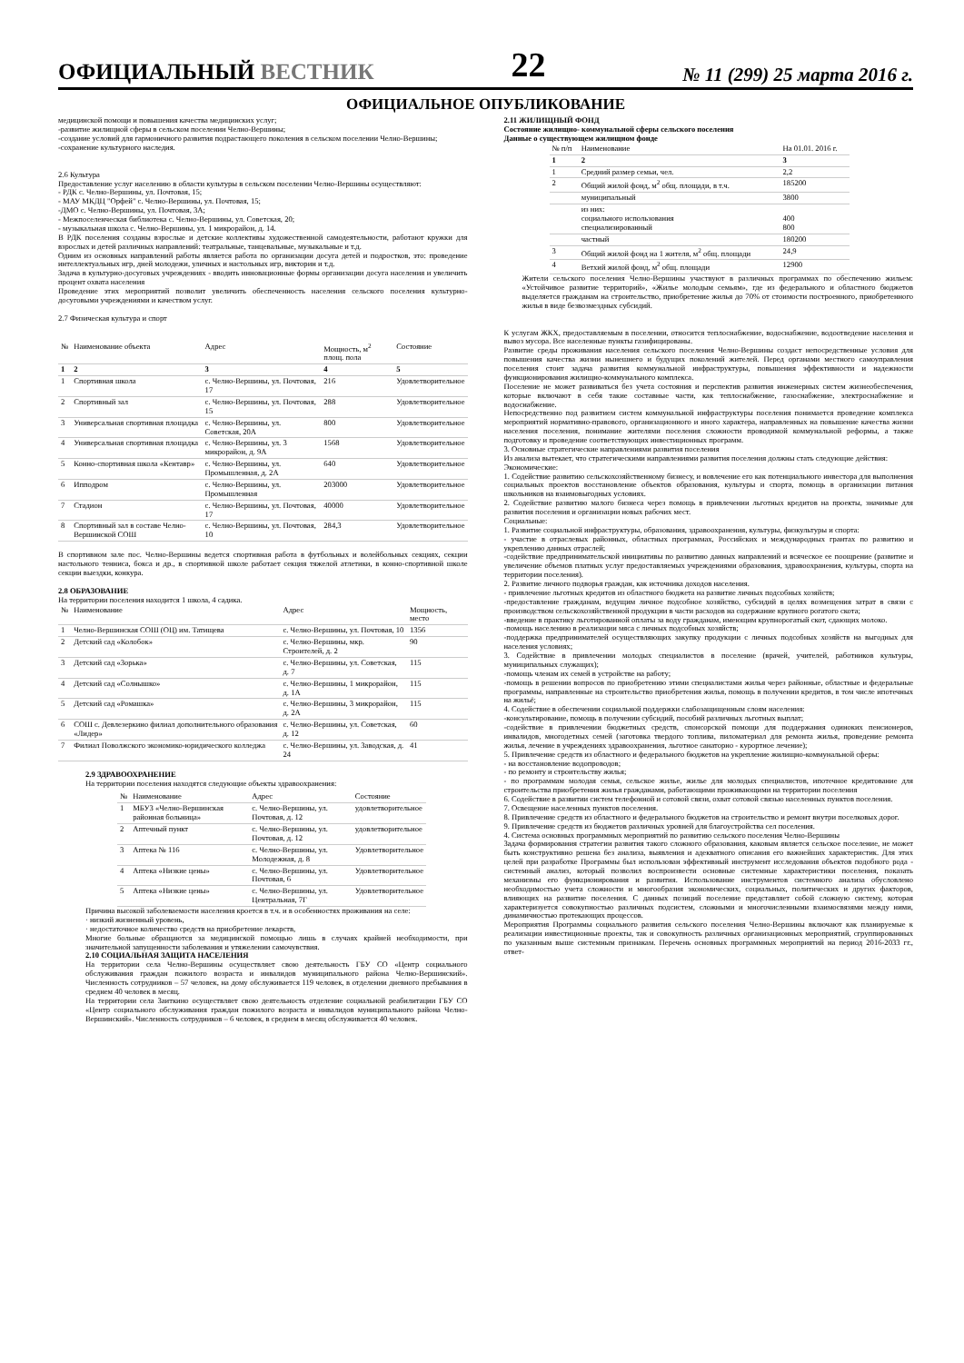ОФИЦИАЛЬНЫЙ ВЕСТНИК
22
№ 11 (299) 25 марта 2016 г.
ОФИЦИАЛЬНОЕ ОПУБЛИКОВАНИЕ
медицинской помощи и повышения качества медицинских услуг;
-развитие жилищной сферы в сельском поселении Челно-Вершины;
-создание условий для гармоничного развития подрастающего поколения в сельском поселении Челно-Вершины;
-сохранение культурного наследия.
2.6 Культура
Предоставление услуг населению в области культуры в сельском поселении Челно-Вершины осуществляют:
- РДК с. Челно-Вершины, ул. Почтовая, 15;
- МАУ МКДЦ "Орфей" с. Челно-Вершины, ул. Почтовая, 15;
-ДМО с. Челно-Вершины, ул. Почтовая, 3А;
- Межпоселенческая библиотека с. Челно-Вершины, ул. Советская, 20;
- музыкальная школа с. Челно-Вершины, ул. 1 микрорайон, д. 14.
В РДК поселения созданы взрослые и детские коллективы художественной самодеятельности, работают кружки для взрослых и детей различных направлений: театральные, танцевальные, музыкальные и т.д.
Одним из основных направлений работы является работа по организации досуга детей и подростков, это: проведение интеллектуальных игр, дней молодежи, уличных и настольных игр, викторин и т.д.
Задача в культурно-досуговых учреждениях - вводить инновационные формы организации досуга населения и увеличить процент охвата населения
Проведение этих мероприятий позволит увеличить обеспеченность населения сельского поселения культурно-досуговыми учреждениями и качеством услуг.
2.7 Физическая культура и спорт
| № | Наименование объекта | Адрес | Мощность, м<sup>2</sup> площ. пола | Состояние |
| --- | --- | --- | --- | --- |
| 1 | 2 | 3 | 4 | 5 |
| 1 | Спортивная школа | с. Челно-Вершины, ул. Почтовая, 17 | 216 | Удовлетворительное |
| 2 | Спортивный зал | с. Челно-Вершины, ул. Почтовая, 15 | 288 | Удовлетворительное |
| 3 | Универсальная спортивная площадка | с. Челно-Вершины, ул. Советская, 20А | 800 | Удовлетворительное |
| 4 | Универсальная спортивная площадка | с. Челно-Вершины, ул. 3 микрорайон, д. 9А | 1568 | Удовлетворительное |
| 5 | Конно-спортивная школа «Кентавр» | с. Челно-Вершины, ул. Промышленная, д. 2А | 640 | Удовлетворительное |
| 6 | Ипподром | с. Челно-Вершины, ул. Промышленная | 203000 | Удовлетворительное |
| 7 | Стадион | с. Челно-Вершины, ул. Почтовая, 17 | 40000 | Удовлетворительное |
| 8 | Спортивный зал в составе Челно-Вершинской СОШ | с. Челно-Вершины, ул. Почтовая, 10 | 284,3 | Удовлетворительное |
В спортивном зале пос. Челно-Вершины ведется спортивная работа в футбольных и волейбольных секциях, секции настольного тенниса, бокса и др., в спортивной школе работает секция тяжелой атлетики, в конно-спортивной школе секции выездки, конкура.
2.8 ОБРАЗОВАНИЕ
На территории поселения находится 1 школа, 4 садика.
| № | Наименование | Адрес | Мощность, место |
| --- | --- | --- | --- |
| 1 | Челно-Вершинская СОШ (ОЦ) им. Татищева | с. Челно-Вершины, ул. Почтовая, 10 | 1356 |
| 2 | Детский сад «Колобок» | с. Челно-Вершины, мкр. Строителей, д. 2 | 90 |
| 3 | Детский сад «Зорька» | с. Челно-Вершины, ул. Советская, д. 7 | 115 |
| 4 | Детский сад «Солнышко» | с. Челно-Вершины, 1 микрорайон, д. 1А | 115 |
| 5 | Детский сад «Ромашка» | с. Челно-Вершины, 3 микрорайон, д. 2А | 115 |
| 6 | СОШ с. Девлезеркино филиал дополнительного образования «Лидер» | с. Челно-Вершины, ул. Советская, д. 12 | 60 |
| 7 | Филиал Поволжского экономико-юридического колледжа | с. Челно-Вершины, ул. Заводская, д. 24 | 41 |
2.9 ЗДРАВООХРАНЕНИЕ
На территории поселения находятся следующие объекты здравоохранения:
| № | Наименование | Адрес | Состояние |
| --- | --- | --- | --- |
| 1 | МБУЗ «Челно-Вершинская районная больница» | с. Челно-Вершины, ул. Почтовая, д. 12 | удовлетворительное |
| 2 | Аптечный пункт | с. Челно-Вершины, ул. Почтовая, д. 12 | удовлетворительное |
| 3 | Аптека № 116 | с. Челно-Вершины, ул. Молодежная, д. 8 | Удовлетворительное |
| 4 | Аптека «Низкие цены» | с. Челно-Вершины, ул. Почтовая, 6 | Удовлетворительное |
| 5 | Аптека «Низкие цены» | с. Челно-Вершины, ул. Центральная, 7Г | Удовлетворительное |
Причина высокой заболеваемости населения кроется в т.ч. и в особенностях проживания на селе:
· низкий жизненный уровень,
· недостаточное количество средств на приобретение лекарств,
Многие больные обращаются за медицинской помощью лишь в случаях крайней необходимости, при значительной запущенности заболевания и утяжелении самочувствия.
2.10 СОЦИАЛЬНАЯ ЗАЩИТА НАСЕЛЕНИЯ
На территории села Челно-Вершины осуществляет свою деятельность ГБУ СО «Центр социального обслуживания граждан пожилого возраста и инвалидов муниципального района Челно-Вершинский». Численность сотрудников – 57 человек, на дому обслуживается 119 человек, в отделении дневного пребывания в среднем 40 человек в месяц.
На территории села Заиткино осуществляет свою деятельность отделение социальной реабилитации ГБУ СО «Центр социального обслуживания граждан пожилого возраста и инвалидов муниципального района Челно-Вершинский». Численность сотрудников – 6 человек, в среднем в месяц обслуживается 40 человек.
2.11 ЖИЛИЩНЫЙ ФОНД
Состояние жилищно- коммунальной сферы сельского поселения
Данные о существующем жилищном фонде
| № п/п | Наименование | На 01.01. 2016 г. |
| --- | --- | --- |
| 1 | 2 | 3 |
| 1 | Средний размер семьи, чел. | 2,2 |
| 2 | Общий жилой фонд, м<sup>2</sup> общ. площади, в т.ч. | 185200 |
| | муниципальный | 3800 |
| | из них: социального использования специализированный | 400 800 |
| | частный | 180200 |
| 3 | Общий жилой фонд на 1 жителя, м<sup>2</sup> общ. площади | 24,9 |
| 4 | Ветхий жилой фонд, м<sup>2</sup> общ. площади | 12900 |
Жители сельского поселения Челно-Вершины участвуют в различных программах по обеспечению жильем: «Устойчивое развитие территорий», «Жилье молодым семьям», где из федерального и областного бюджетов выделяется гражданам на строительство, приобретение жилья до 70% от стоимости построенного, приобретенного жилья в виде безвозмездных субсидий.
К услугам ЖКХ, предоставляемым в поселении, относится теплоснабжение, водоснабжение, водоотведение населения и вывоз мусора. Все населенные пункты газифицированы.
Развитие среды проживания населения сельского поселения Челно-Вершины создаст непосредственные условия для повышения качества жизни нынешнего и будущих поколений жителей. Перед органами местного самоуправления поселения стоит задача развития коммунальной инфраструктуры, повышения эффективности и надежности функционирования жилищно-коммунального комплекса.
Поселение не может развиваться без учета состояния и перспектив развития инженерных систем жизнеобеспечения, которые включают в себя такие составные части, как теплоснабжение, газоснабжение, электроснабжение и водоснабжение.
Непосредственно под развитием систем коммунальной инфраструктуры поселения понимается проведение комплекса мероприятий нормативно-правового, организационного и иного характера, направленных на повышение качества жизни населения поселения, понимание жителями поселения сложности проводимой коммунальной реформы, а также подготовку и проведение соответствующих инвестиционных программ.
3. Основные стратегические направлениями развития поселения
Из анализа вытекает, что стратегическими направлениями развития поселения должны стать следующие действия:
Экономические:
1. Содействие развитию сельскохозяйственному бизнесу, и вовлечение его как потенциального инвестора для выполнения социальных проектов восстановление объектов образования, культуры и спорта, помощь в организации питания школьников на взаимовыгодных условиях.
2. Содействие развитию малого бизнеса через помощь в привлечении льготных кредитов на проекты, значимые для развития поселения и организации новых рабочих мест.
Социальные:
1. Развитие социальной инфраструктуры, образования, здравоохранения, культуры, физкультуры и спорта:
- участие в отраслевых районных, областных программах, Российских и международных грантах по развитию и укреплению данных отраслей;
-содействие предпринимательской инициативы по развитию данных направлений и всяческое ее поощрение (развитие и увеличение объемов платных услуг предоставляемых учреждениями образования, здравоохранения, культуры, спорта на территории поселения).
2. Развитие личного подворья граждан, как источника доходов населения.
- привлечение льготных кредитов из областного бюджета на развитие личных подсобных хозяйств;
-предоставление гражданам, ведущим личное подсобное хозяйство, субсидий в целях возмещения затрат в связи с производством сельскохозяйственной продукции в части расходов на содержание крупного рогатого скота;
-введение в практику льготированной оплаты за воду гражданам, имеющим крупнорогатый скот, сдающих молоко.
-помощь населению в реализации мяса с личных подсобных хозяйств;
-поддержка предпринимателей осуществляющих закупку продукции с личных подсобных хозяйств на выгодных для населения условиях;
3. Содействие в привлечении молодых специалистов в поселение (врачей, учителей, работников культуры, муниципальных служащих);
-помощь членам их семей в устройстве на работу;
-помощь в решении вопросов по приобретению этими специалистами жилья через районные, областные и федеральные программы, направленные на строительство приобретения жилья, помощь в получении кредитов, в том числе ипотечных на жильё;
4. Содействие в обеспечении социальной поддержки слабозащищенным слоям населения:
-консультирование, помощь в получении субсидий, пособий различных льготных выплат;
-содействие в привлечении бюджетных средств, спонсорской помощи для поддержания одиноких пенсионеров, инвалидов, многодетных семей (заготовка твердого топлива, пиломатериал для ремонта жилья, проведение ремонта жилья, лечение в учреждениях здравоохранения, льготное санаторно - курортное лечение);
5. Привлечение средств из областного и федерального бюджетов на укрепление жилищно-коммунальной сферы:
- на восстановление водопроводов;
- по ремонту и строительству жилья;
- по программам молодая семья, сельское жилье, жилье для молодых специалистов, ипотечное кредитование для строительства приобретения жилья гражданами, работающими проживающими на территории поселения
6. Содействие в развитии систем телефонной и сотовой связи, охват сотовой связью населенных пунктов поселения.
7. Освещение населенных пунктов поселения.
8. Привлечение средств из областного и федерального бюджетов на строительство и ремонт внутри поселковых дорог.
9. Привлечение средств из бюджетов различных уровней для благоустройства сел поселения.
4. Система основных программных мероприятий по развитию сельского поселения Челно-Вершины
Задача формирования стратегии развития такого сложного образования, каковым является сельское поселение, не может быть конструктивно решена без анализа, выявления и адекватного описания его важнейших характеристик. Для этих целей при разработке Программы был использован эффективный инструмент исследования объектов подобного рода - системный анализ, который позволил воспроизвести основные системные характеристики поселения, показать механизмы его функционирования и развития. Использование инструментов системного анализа обусловлено необходимостью учета сложности и многообразия экономических, социальных, политических и других факторов, влияющих на развитие поселения. С данных позиций поселение представляет собой сложную систему, которая характеризуется совокупностью различных подсистем, сложными и многочисленными взаимосвязями между ними, динамичностью протекающих процессов.
Мероприятия Программы социального развития сельского поселения Челно-Вершины включают как планируемые к реализации инвестиционные проекты, так и совокупность различных организационных мероприятий, сгруппированных по указанным выше системным признакам. Перечень основных программных мероприятий на период 2016-2033 гг., ответ-